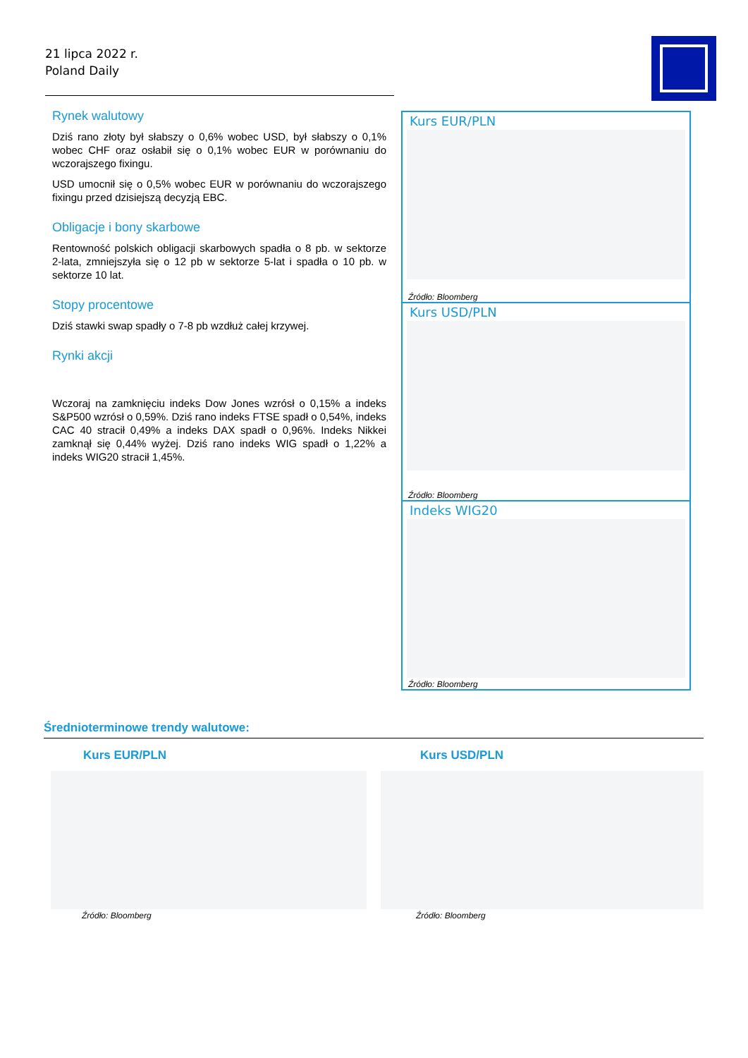21 lipca 2022 r.
Poland Daily
Rynek walutowy
Dziś rano złoty był słabszy o 0,6% wobec USD, był słabszy o 0,1% wobec CHF oraz osłabił się o 0,1% wobec EUR w porównaniu do wczorajszego fixingu.
USD umocnił się o 0,5% wobec EUR w porównaniu do wczorajszego fixingu przed dzisiejszą decyzją EBC.
Obligacje i bony skarbowe
Rentowność polskich obligacji skarbowych spadła o 8 pb. w sektorze 2-lata, zmniejszyła się o 12 pb w sektorze 5-lat i spadła o 10 pb. w sektorze 10 lat.
Stopy procentowe
Dziś stawki swap spadły o 7-8 pb wzdłuż całej krzywej.
Rynki akcji
Wczoraj na zamknięciu indeks Dow Jones wzrósł o 0,15% a indeks S&P500 wzrósł o 0,59%. Dziś rano indeks FTSE spadł o 0,54%, indeks CAC 40 stracił 0,49% a indeks DAX spadł o 0,96%. Indeks Nikkei zamknął się 0,44% wyżej. Dziś rano indeks WIG spadł o 1,22% a indeks WIG20 stracił 1,45%.
Kurs EUR/PLN
Źródło: Bloomberg
Kurs USD/PLN
Źródło: Bloomberg
Indeks WIG20
Źródło: Bloomberg
Średnioterminowe trendy walutowe:
Kurs EUR/PLN
Źródło: Bloomberg
Kurs USD/PLN
Źródło: Bloomberg